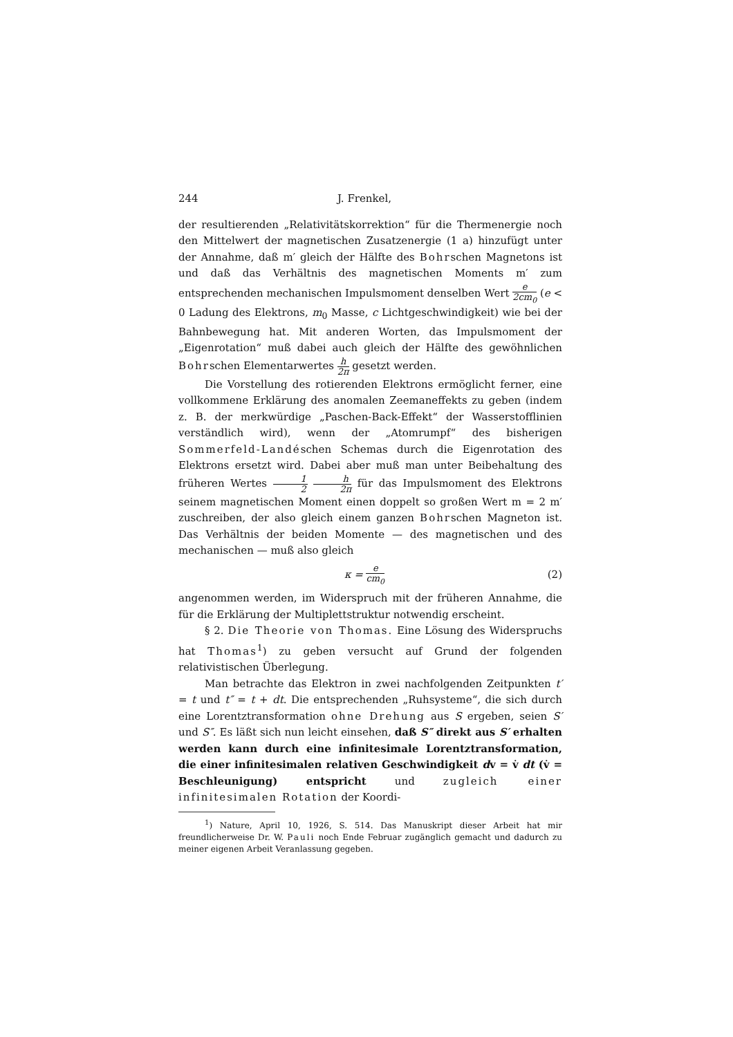244 J. Frenkel,
der resultierenden „Relativitätskorrektion“ für die Thermenergie noch den Mittelwert der magnetischen Zusatzenergie (1 a) hinzufügt unter der Annahme, daß m′ gleich der Hälfte des Bohrschen Magnetons ist und daß das Verhältnis des magnetischen Moments m′ zum entsprechenden mechanischen Impulsmoment denselben Wert e 2cm<sub>0</sub> (e < 0 Ladung des Elektrons, m<sub>0</sub> Masse, c Lichtgeschwindigkeit) wie bei der Bahnbewegung hat. Mit anderen Worten, das Impulsmoment der „Eigenrotation“ muß dabei auch gleich der Hälfte des gewöhnlichen Bohrschen Elementarwertes h 2π gesetzt werden.
Die Vorstellung des rotierenden Elektrons ermöglicht ferner, eine vollkommene Erklärung des anomalen Zeemaneffekts zu geben (indem z. B. der merkwürdige „Paschen-Back-Effekt“ der Wasserstofflinien verständlich wird), wenn der „Atomrumpf“ des bisherigen Sommerfeld-Landéschen Schemas durch die Eigenrotation des Elektrons ersetzt wird. Dabei aber muß man unter Beibehaltung des früheren Wertes 1 2 h 2π für das Impulsmoment des Elektrons seinem magnetischen Moment einen doppelt so großen Wert m = 2 m′ zuschreiben, der also gleich einem ganzen Bohrschen Magneton ist. Das Verhältnis der beiden Momente — des magnetischen und des mechanischen — muß also gleich
κ = e cm<sub>0</sub> (2)
angenommen werden, im Widerspruch mit der früheren Annahme, die für die Erklärung der Multiplettstruktur notwendig erscheint.
§ 2. Die Theorie von Thomas. Eine Lösung des Widerspruchs hat Thomas<sup>1</sup>) zu geben versucht auf Grund der folgenden relativistischen Überlegung.
Man betrachte das Elektron in zwei nachfolgenden Zeitpunkten t′ = t und t″ = t + dt. Die entsprechenden „Ruhsysteme“, die sich durch eine Lorentztransformation ohne Drehung aus S ergeben, seien S′ und S″. Es läßt sich nun leicht einsehen, daß S″ direkt aus S′ erhalten werden kann durch eine infinitesimale Lorentztransformation, die einer infinitesimalen relativen Geschwindigkeit dv = v̇ dt (v̇ = Beschleunigung) entspricht und zugleich einer infinitesimalen Rotation der Koordi-
<sup>1</sup>) Nature, April 10, 1926, S. 514. Das Manuskript dieser Arbeit hat mir freundlicherweise Dr. W. Pauli noch Ende Februar zugänglich gemacht und dadurch zu meiner eigenen Arbeit Veranlassung gegeben.